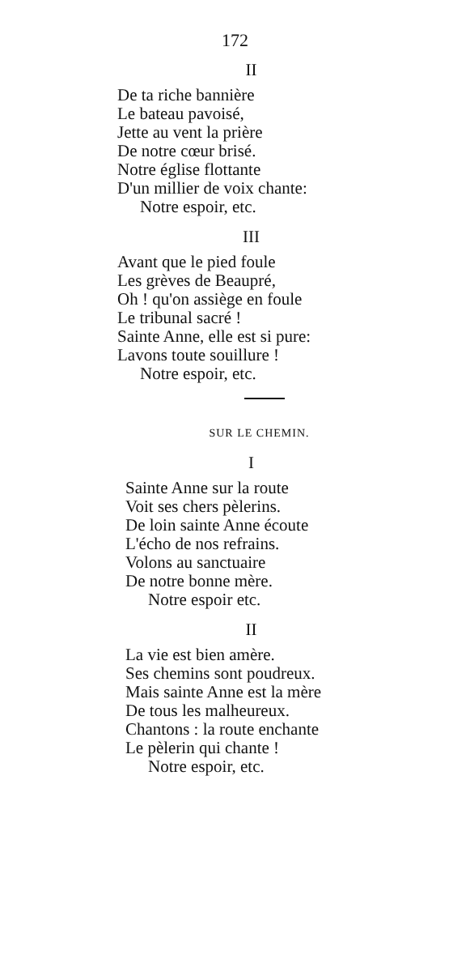172
II
De ta riche bannière
Le bateau pavoisé,
Jette au vent la prière
De notre cœur brisé.
Notre église flottante
D'un millier de voix chante:
Notre espoir, etc.
III
Avant que le pied foule
Les grèves de Beaupré,
Oh ! qu'on assiège en foule
Le tribunal sacré !
Sainte Anne, elle est si pure:
Lavons toute souillure !
Notre espoir, etc.
SUR LE CHEMIN.
I
Sainte Anne sur la route
Voit ses chers pèlerins.
De loin sainte Anne écoute
L'écho de nos refrains.
Volons au sanctuaire
De notre bonne mère.
Notre espoir etc.
II
La vie est bien amère.
Ses chemins sont poudreux.
Mais sainte Anne est la mère
De tous les malheureux.
Chantons : la route enchante
Le pèlerin qui chante !
Notre espoir, etc.